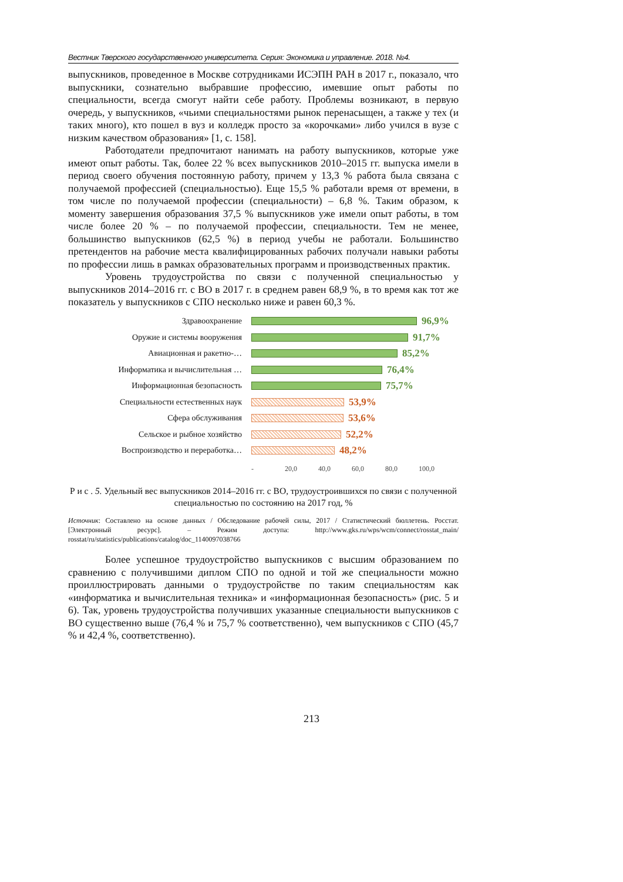Вестник Тверского государственного университета. Серия: Экономика и управление. 2018. №4.
выпускников, проведенное в Москве сотрудниками ИСЭПН РАН в 2017 г., показало, что выпускники, сознательно выбравшие профессию, имевшие опыт работы по специальности, всегда смогут найти себе работу. Проблемы возникают, в первую очередь, у выпускников, «чьими специальностями рынок перенасыщен, а также у тех (и таких много), кто пошел в вуз и колледж просто за «корочками» либо учился в вузе с низким качеством образования» [1, с. 158].
Работодатели предпочитают нанимать на работу выпускников, которые уже имеют опыт работы. Так, более 22 % всех выпускников 2010–2015 гг. выпуска имели в период своего обучения постоянную работу, причем у 13,3 % работа была связана с получаемой профессией (специальностью). Еще 15,5 % работали время от времени, в том числе по получаемой профессии (специальности) – 6,8 %. Таким образом, к моменту завершения образования 37,5 % выпускников уже имели опыт работы, в том числе более 20 % – по получаемой профессии, специальности. Тем не менее, большинство выпускников (62,5 %) в период учебы не работали. Большинство претендентов на рабочие места квалифицированных рабочих получали навыки работы по профессии лишь в рамках образовательных программ и производственных практик.
Уровень трудоустройства по связи с полученной специальностью у выпускников 2014–2016 гг. с ВО в 2017 г. в среднем равен 68,9 %, в то время как тот же показатель у выпускников с СПО несколько ниже и равен 60,3 %.
Здравоохранение
96,9%
Оружие и системы вооружения
91,7%
Авиационная и ракетно-…
85,2%
Информатика и вычислительная …
76,4%
Информационная безопасность
75,7%
Специальности естественных наук
53,9%
Сфера обслуживания
53,6%
Сельское и рыбное хозяйство
52,2%
Воспроизводство и переработка…
48,2%
- 20,0 40,0 60,0 80,0 100,0
Р и с . 5. Удельный вес выпускников 2014–2016 гг. с ВО, трудоустроившихся по связи с полученной специальностью по состоянию на 2017 год, %
Источник: Составлено на основе данных / Обследование рабочей силы, 2017 / Статистический бюллетень. Росстат. [Электронный ресурс]. – Режим доступа: http://www.gks.ru/wps/wcm/connect/rosstat_main/ rosstat/ru/statistics/publications/catalog/doc_1140097038766
Более успешное трудоустройство выпускников с высшим образованием по сравнению с получившими диплом СПО по одной и той же специальности можно проиллюстрировать данными о трудоустройстве по таким специальностям как «информатика и вычислительная техника» и «информационная безопасность» (рис. 5 и 6). Так, уровень трудоустройства получивших указанные специальности выпускников с ВО существенно выше (76,4 % и 75,7 % соответственно), чем выпускников с СПО (45,7 % и 42,4 %, соответственно).
213